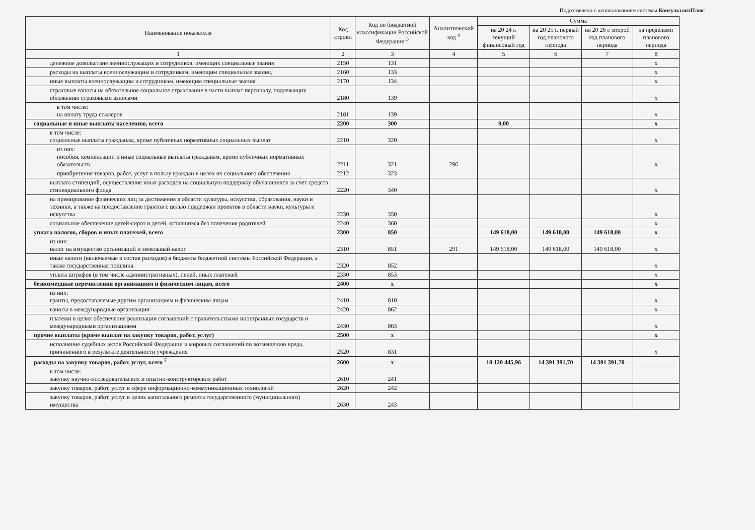Подготовлено с использованием системы КонсультантПлюс
| Наименование показателя | Код строки | Код по бюджетной классификации Российской Федерации <sup>3</sup> | Аналитический код <sup>4</sup> | Сумма | | | |
| --- | --- | --- | --- | --- | --- | --- | --- |
| | | | | на 20 24 г. текущий финансовый год | на 20 25 г. первый год планового периода | на 20 26 г. второй год планового периода | за пределами планового периода |
| 1 | 2 | 3 | 4 | 5 | 6 | 7 | 8 |
| денежное довольствие военнослужащих и сотрудников, имеющих специальные звания | 2150 | 131 | | | | | х |
| расходы на выплаты военнослужащим и сотрудникам, имеющим специальные звания, | 2160 | 133 | | | | | х |
| иные выплаты военнослужащим и сотрудникам, имеющим специальные звания | 2170 | 134 | | | | | х |
| страховые взносы на обязательное социальное страхование в части выплат персоналу, подлежащих обложению страховыми взносами | 2180 | 139 | | | | | х |
| в том числе: на оплату труда стажеров | 2181 | 139 | | | | | х |
| социальные и иные выплаты населению, всего | 2200 | 300 | | 0,00 | | | х |
| в том числе: социальные выплаты гражданам, кроме публичных нормативных социальных выплат | 2210 | 320 | | | | | х |
| из них: пособия, компенсации и иные социальные выплаты гражданам, кроме публичных нормативных обязательств | 2211 | 321 | 296 | | | | х |
| приобретение товаров, работ, услуг в пользу граждан в целях их социального обеспечения | 2212 | 323 | | | | | |
| выплата стипендий, осуществление иных расходов на социальную поддержку обучающихся за счет средств стипендиального фонда | 2220 | 340 | | | | | х |
| на премирование физических лиц за достижения в области культуры, искусства, образования, науки и техники, а также на предоставление грантов с целью поддержки проектов в области науки, культуры и искусства | 2230 | 350 | | | | | х |
| социальное обеспечение детей-сирот и детей, оставшихся без попечения родителей | 2240 | 360 | | | | | х |
| уплата налогов, сборов и иных платежей, всего | 2300 | 850 | | 149 618,00 | 149 618,00 | 149 618,00 | х |
| из них: налог на имущество организаций и земельный налог | 2310 | 851 | 291 | 149 618,00 | 149 618,00 | 149 618,00 | х |
| иные налоги (включаемые в состав расходов) в бюджеты бюджетной системы Российской Федерации, а также государственная пошлина | 2320 | 852 | | | | | х |
| уплата штрафов (в том числе административных), пеней, иных платежей | 2330 | 853 | | | | | х |
| безвозмездные перечисления организациям и физическим лицам, всего | 2400 | х | | | | | х |
| из них: гранты, предоставляемые другим организациям и физическим лицам | 2410 | 810 | | | | | х |
| взносы в международные организации | 2420 | 862 | | | | | х |
| платежи в целях обеспечения реализации соглашений с правительствами иностранных государств и международными организациями | 2430 | 863 | | | | | х |
| прочие выплаты (кроме выплат на закупку товаров, работ, услуг) | 2500 | х | | | | | х |
| исполнение судебных актов Российской Федерации и мировых соглашений по возмещению вреда, причиненного в результате деятельности учреждения | 2520 | 831 | | | | | х |
| расходы на закупку товаров, работ, услуг, всего <sup>7</sup> | 2600 | х | | 18 120 445,96 | 14 391 391,70 | 14 391 391,70 | |
| в том числе: закупку научно-исследовательских и опытно-конструкторских работ | 2610 | 241 | | | | | |
| закупку товаров, работ, услуг в сфере информационно-коммуникационных технологий | 2620 | 242 | | | | | |
| закупку товаров, работ, услуг в целях капитального ремонта государственного (муниципального) имущества | 2630 | 243 | | | | | |